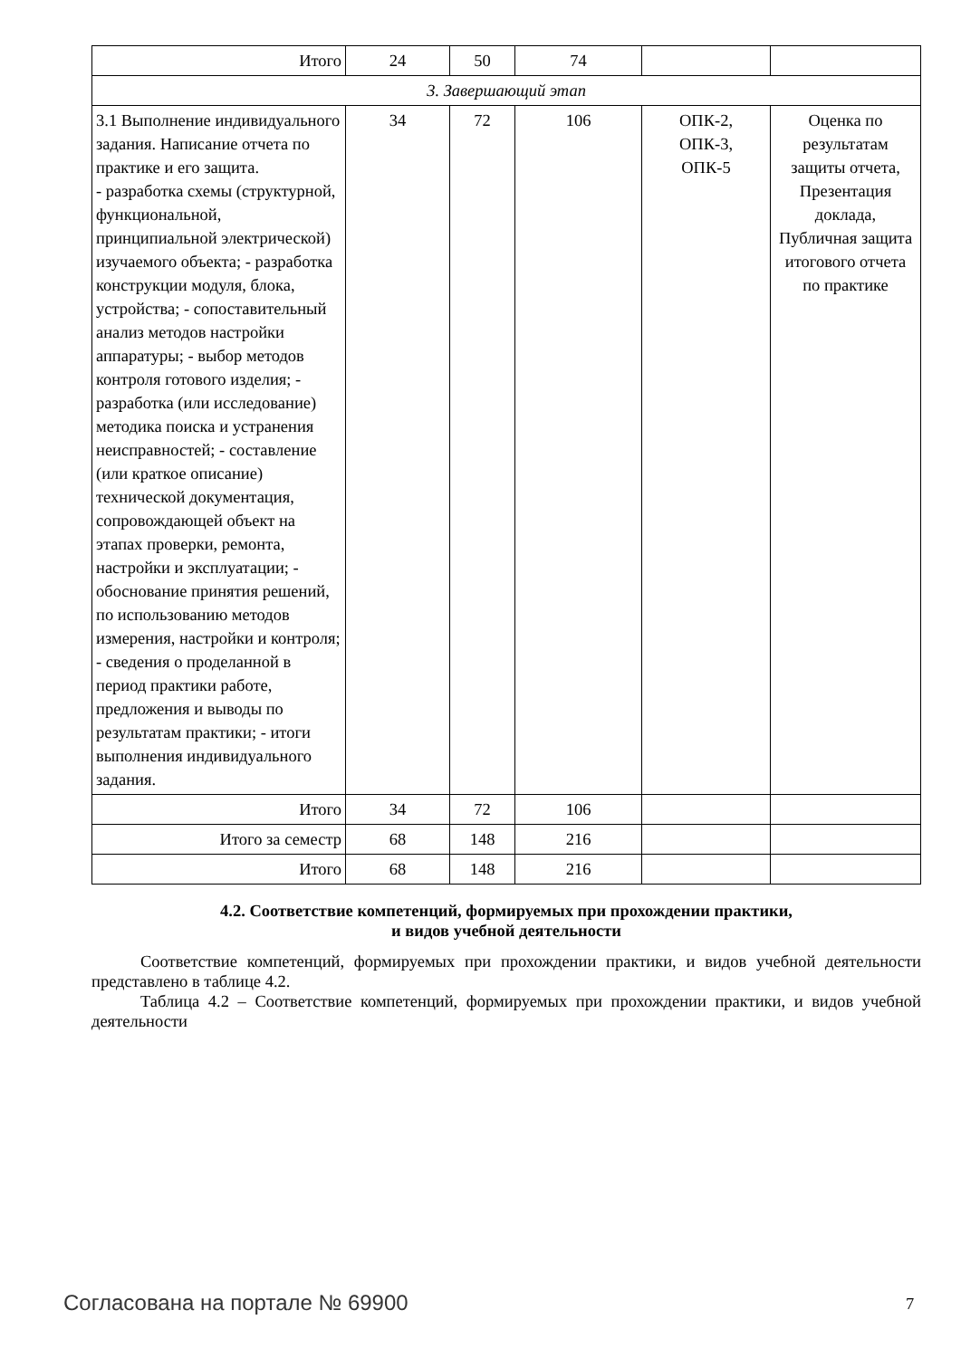| Итого | 24 | 50 | 74 | | |
| 3. Завершающий этап | | | | | |
| 3.1 Выполнение индивидуального задания. Написание отчета по практике и его защита. - разработка схемы (структурной, функциональной, принципиальной электрической) изучаемого объекта; - разработка конструкции модуля, блока, устройства; - сопоставительный анализ методов настройки аппаратуры; - выбор методов контроля готового изделия; - разработка (или исследование) методика поиска и устранения неисправностей; - составление (или краткое описание) технической документация, сопровождающей объект на этапах проверки, ремонта, настройки и эксплуатации; - обоснование принятия решений, по использованию методов измерения, настройки и контроля; - сведения о проделанной в период практики работе, предложения и выводы по результатам практики; - итоги выполнения индивидуального задания. | 34 | 72 | 106 | ОПК-2, ОПК-3, ОПК-5 | Оценка по результатам защиты отчета, Презентация доклада, Публичная защита итогового отчета по практике |
| Итого | 34 | 72 | 106 | | |
| Итого за семестр | 68 | 148 | 216 | | |
| Итого | 68 | 148 | 216 | | |
4.2. Соответствие компетенций, формируемых при прохождении практики,
и видов учебной деятельности
Соответствие компетенций, формируемых при прохождении практики, и видов учебной деятельности представлено в таблице 4.2.
Таблица 4.2 – Соответствие компетенций, формируемых при прохождении практики, и видов учебной деятельности
Согласована на портале № 69900 7